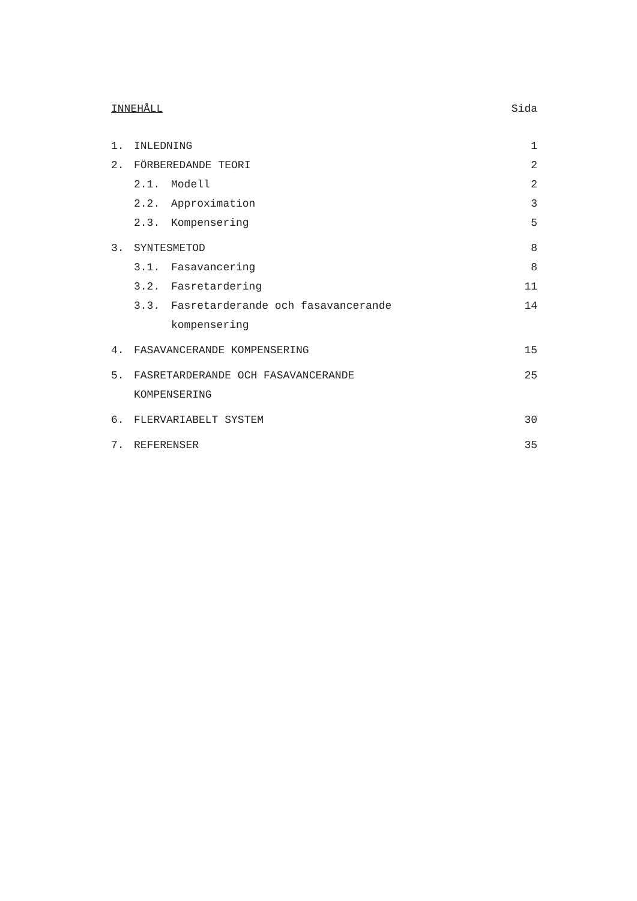INNEHÅLL Sida
1. INLEDNING 1
2. FÖRBEREDANDE TEORI 2
2.1. Modell 2
2.2. Approximation 3
2.3. Kompensering 5
3. SYNTESMETOD 8
3.1. Fasavancering 8
3.2. Fasretardering 11
3.3. Fasretarderande och fasavancerande
kompensering
14
4. FASAVANCERANDE KOMPENSERING 15
5. FASRETARDERANDE OCH FASAVANCERANDE
KOMPENSERING
25
6. FLERVARIABELT SYSTEM 30
7. REFERENSER 35